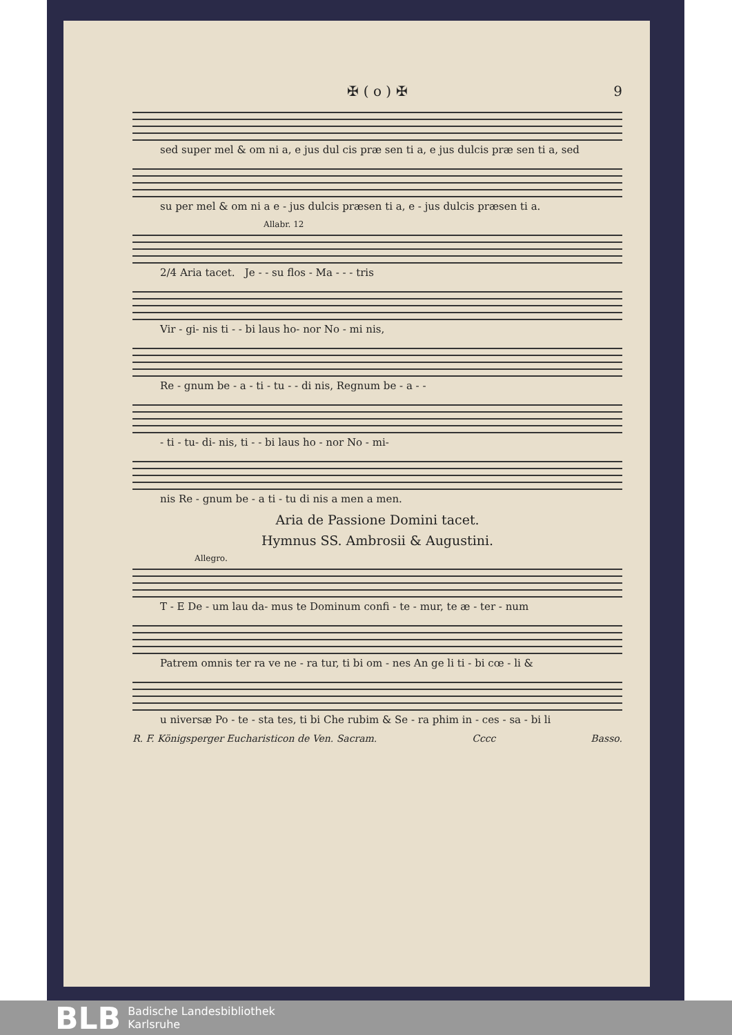✠ ( o ) ✠ 9
sed super mel & om ni a, e jus dul cis præ sen ti a, e jus dulcis præ sen ti a, sed
su per mel & om ni a e - jus dulcis præsen ti a, e - jus dulcis præsen ti a.
Allabr. 12
2/4 Aria tacet. Je - - su flos - Ma - - - tris
Vir - gi- nis ti - - bi laus ho- nor No - mi nis,
Re - gnum be - a - ti - tu - - di nis, Regnum be - a - -
- ti - tu- di- nis, ti - - bi laus ho - nor No - mi-
nis Re - gnum be - a ti - tu di nis a men a men.
Aria de Passione Domini tacet.
Hymnus SS. Ambrosii & Augustini.
Allegro.
T - E De - um lau da- mus te Dominum confi - te - mur, te æ - ter - num
Patrem omnis ter ra ve ne - ra tur, ti bi om - nes An ge li ti - bi cœ - li &
u niversæ Po - te - sta tes, ti bi Che rubim & Se - ra phim in - ces - sa - bi li
R. F. Königsperger Eucharisticon de Ven. Sacram. Cccc Basso.
BLB
Badische Landesbibliothek
Karlsruhe